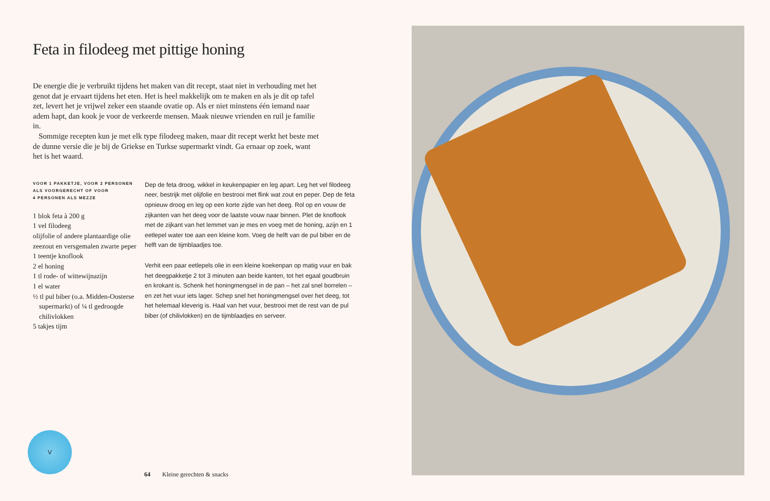Feta in filodeeg met pittige honing
De energie die je verbruikt tijdens het maken van dit recept, staat niet in verhouding met het genot dat je ervaart tijdens het eten. Het is heel makkelijk om te maken en als je dit op tafel zet, levert het je vrijwel zeker een staande ovatie op. Als er niet minstens één iemand naar adem hapt, dan kook je voor de verkeerde mensen. Maak nieuwe vrienden en ruil je familie in.
Sommige recepten kun je met elk type filodeeg maken, maar dit recept werkt het beste met de dunne versie die je bij de Griekse en Turkse supermarkt vindt. Ga ernaar op zoek, want het is het waard.
VOOR 1 PAKKETJE, VOOR 2 PERSONEN
ALS VOORGERECHT OF VOOR
4 PERSONEN ALS MEZZE
1 blok feta à 200 g
1 vel filodeeg
olijfolie of andere plantaardige olie
zeezout en versgemalen zwarte peper
1 teentje knoflook
2 el honing
1 tl rode- of wittewijnazijn
1 el water
½ tl pul biber (o.a. Midden-Oosterse supermarkt) of ¼ tl gedroogde chilivlokken
5 takjes tijm
Dep de feta droog, wikkel in keukenpapier en leg apart. Leg het vel filodeeg neer, bestrijk met olijfolie en bestrooi met flink wat zout en peper. Dep de feta opnieuw droog en leg op een korte zijde van het deeg. Rol op en vouw de zijkanten van het deeg voor de laatste vouw naar binnen. Plet de knoflook met de zijkant van het lemmet van je mes en voeg met de honing, azijn en 1 eetlepel water toe aan een kleine kom. Voeg de helft van de pul biber en de helft van de tijmblaadjes toe.
Verhit een paar eetlepels olie in een kleine koekenpan op matig vuur en bak het deegpakketje 2 tot 3 minuten aan beide kanten, tot het egaal goudbruin en krokant is. Schenk het honingmengsel in de pan – het zal snel borrelen – en zet het vuur iets lager. Schep snel het honingmengsel over het deeg, tot het helemaal kleverig is. Haal van het vuur, bestrooi met de rest van de pul biber (of chilivlokken) en de tijmblaadjes en serveer.
V
64 Kleine gerechten & snacks